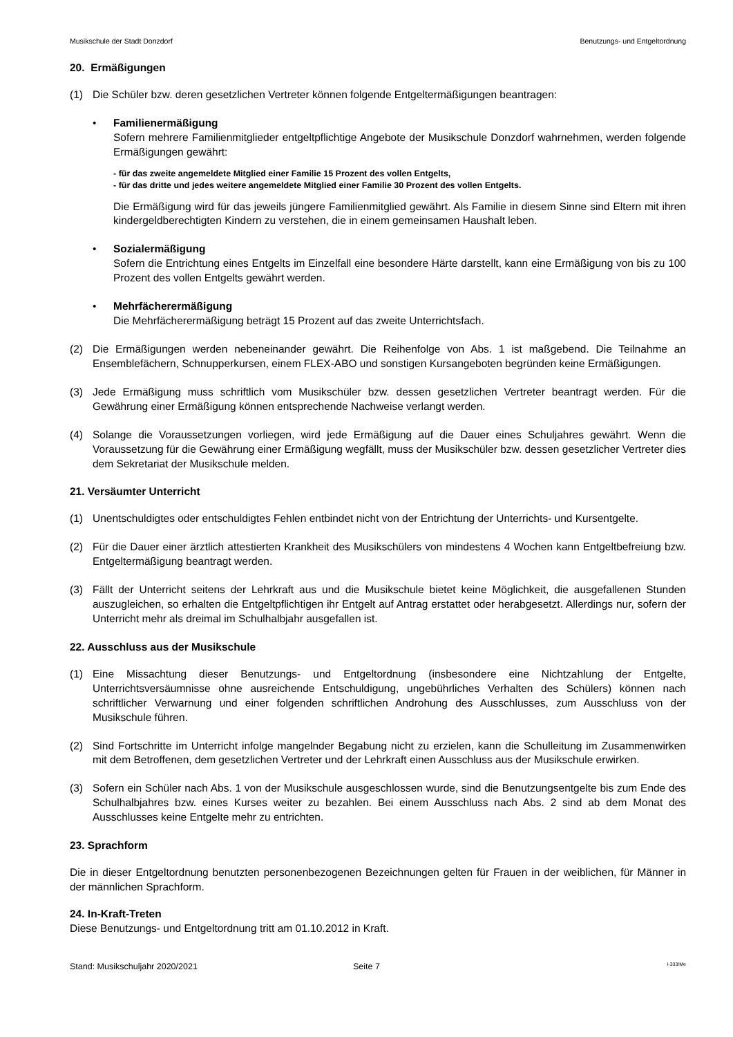Musikschule der Stadt Donzdorf Benutzungs- und Entgeltordnung
20. Ermäßigungen
(1) Die Schüler bzw. deren gesetzlichen Vertreter können folgende Entgeltermäßigungen beantragen:
• Familienermäßigung
Sofern mehrere Familienmitglieder entgeltpflichtige Angebote der Musikschule Donzdorf wahrnehmen, werden folgende Ermäßigungen gewährt:
- für das zweite angemeldete Mitglied einer Familie 15 Prozent des vollen Entgelts,
- für das dritte und jedes weitere angemeldete Mitglied einer Familie 30 Prozent des vollen Entgelts.
Die Ermäßigung wird für das jeweils jüngere Familienmitglied gewährt. Als Familie in diesem Sinne sind Eltern mit ihren kindergeldberechtigten Kindern zu verstehen, die in einem gemeinsamen Haushalt leben.
• Sozialermäßigung
Sofern die Entrichtung eines Entgelts im Einzelfall eine besondere Härte darstellt, kann eine Ermäßigung von bis zu 100 Prozent des vollen Entgelts gewährt werden.
• Mehrfächerermäßigung
Die Mehrfächerermäßigung beträgt 15 Prozent auf das zweite Unterrichtsfach.
(2) Die Ermäßigungen werden nebeneinander gewährt. Die Reihenfolge von Abs. 1 ist maßgebend. Die Teilnahme an Ensemblefächern, Schnupperkursen, einem FLEX-ABO und sonstigen Kursangeboten begründen keine Ermäßigungen.
(3) Jede Ermäßigung muss schriftlich vom Musikschüler bzw. dessen gesetzlichen Vertreter beantragt werden. Für die Gewährung einer Ermäßigung können entsprechende Nachweise verlangt werden.
(4) Solange die Voraussetzungen vorliegen, wird jede Ermäßigung auf die Dauer eines Schuljahres gewährt. Wenn die Voraussetzung für die Gewährung einer Ermäßigung wegfällt, muss der Musikschüler bzw. dessen gesetzlicher Vertreter dies dem Sekretariat der Musikschule melden.
21. Versäumter Unterricht
(1) Unentschuldigtes oder entschuldigtes Fehlen entbindet nicht von der Entrichtung der Unterrichts- und Kursentgelte.
(2) Für die Dauer einer ärztlich attestierten Krankheit des Musikschülers von mindestens 4 Wochen kann Entgeltbefreiung bzw. Entgeltermäßigung beantragt werden.
(3) Fällt der Unterricht seitens der Lehrkraft aus und die Musikschule bietet keine Möglichkeit, die ausgefallenen Stunden auszugleichen, so erhalten die Entgeltpflichtigen ihr Entgelt auf Antrag erstattet oder herabgesetzt. Allerdings nur, sofern der Unterricht mehr als dreimal im Schulhalbjahr ausgefallen ist.
22. Ausschluss aus der Musikschule
(1) Eine Missachtung dieser Benutzungs- und Entgeltordnung (insbesondere eine Nichtzahlung der Entgelte, Unterrichtsversäumnisse ohne ausreichende Entschuldigung, ungebührliches Verhalten des Schülers) können nach schriftlicher Verwarnung und einer folgenden schriftlichen Androhung des Ausschlusses, zum Ausschluss von der Musikschule führen.
(2) Sind Fortschritte im Unterricht infolge mangelnder Begabung nicht zu erzielen, kann die Schulleitung im Zusammenwirken mit dem Betroffenen, dem gesetzlichen Vertreter und der Lehrkraft einen Ausschluss aus der Musikschule erwirken.
(3) Sofern ein Schüler nach Abs. 1 von der Musikschule ausgeschlossen wurde, sind die Benutzungsentgelte bis zum Ende des Schulhalbjahres bzw. eines Kurses weiter zu bezahlen. Bei einem Ausschluss nach Abs. 2 sind ab dem Monat des Ausschlusses keine Entgelte mehr zu entrichten.
23. Sprachform
Die in dieser Entgeltordnung benutzten personenbezogenen Bezeichnungen gelten für Frauen in der weiblichen, für Männer in der männlichen Sprachform.
24. In-Kraft-Treten
Diese Benutzungs- und Entgeltordnung tritt am 01.10.2012 in Kraft.
Stand: Musikschuljahr 2020/2021 Seite 7 I-333/Me